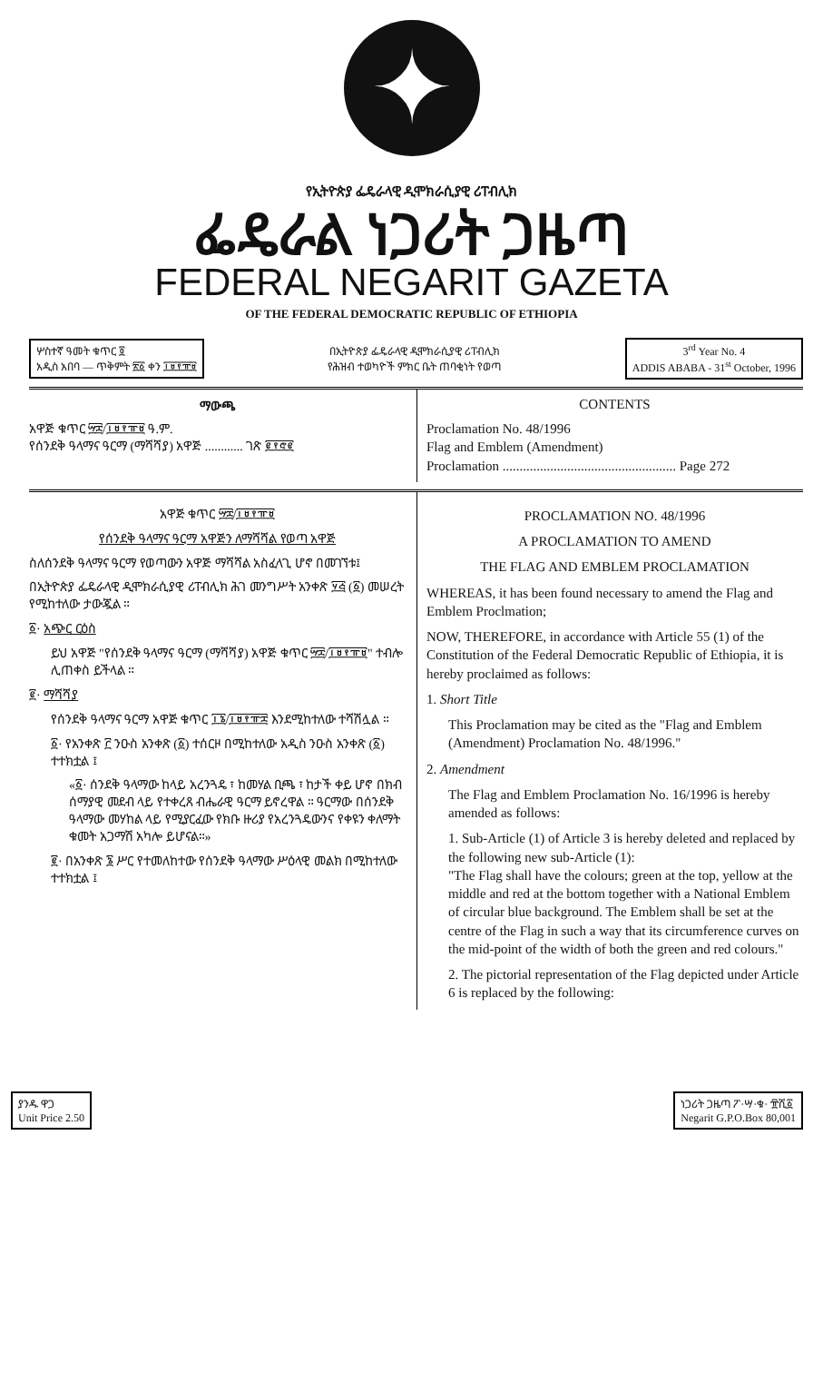✦
የኢትዮጵያ ፌዴራላዊ ዲሞክራሲያዊ ሪፐብሊክ
ፌዴራል ነጋሪት ጋዜጣ
FEDERAL NEGARIT GAZETA
OF THE FEDERAL DEMOCRATIC REPUBLIC OF ETHIOPIA
ሦስተኛ ዓመት ቁጥር ፬
አዲስ አበባ — ጥቅምት ፳፩ ቀን ፲፱፻፹፱
በኢትዮጵያ ፌዴራላዊ ዲሞክራሲያዊ ሪፐብሊክ
የሕዝብ ተወካዮች ምክር ቤት ጠባቂነት የወጣ
3<sup>rd</sup> Year No. 4
ADDIS ABABA - 31<sup>st</sup> October, 1996
ማውጫ
አዋጅ ቁጥር ፵፰/፲፱፻፹፱ ዓ.ም.
የሰንደቅ ዓላማና ዓርማ (ማሻሻያ) አዋጅ ............ ገጽ ፪፻፸፪
CONTENTS
Proclamation No. 48/1996
Flag and Emblem (Amendment)
Proclamation ................................................... Page 272
አዋጅ ቁጥር ፵፰/፲፱፻፹፱
የሰንደቅ ዓላማና ዓርማ አዋጅን ለማሻሻል የወጣ አዋጅ
ስለሰንደቅ ዓላማና ዓርማ የወጣውን አዋጅ ማሻሻል አስፈላጊ ሆኖ በመገኘቱ፤
በኢትዮጵያ ፌዴራላዊ ዲሞክራሲያዊ ሪፐብሊክ ሕገ መንግሥት አንቀጽ ፶፭ (፩) መሠረት የሚከተለው ታውጇል ።
፩· አጭር ርዕስ
ይህ አዋጅ "የሰንደቅ ዓላማና ዓርማ (ማሻሻያ) አዋጅ ቁጥር ፵፰/፲፱፻፹፱" ተብሎ ሊጠቀስ ይችላል ።
፪· ማሻሻያ
የሰንደቅ ዓላማና ዓርማ አዋጅ ቁጥር ፲፮/፲፱፻፹፰ እንደሚከተለው ተሻሽሏል ።
፩· የአንቀጽ ፫ ንዑስ አንቀጽ (፩) ተሰርዞ በሚከተለው አዲስ ንዑስ አንቀጽ (፩) ተተክቷል ፤
«፩· ሰንደቅ ዓላማው ከላይ አረንጓዴ ፣ ከመሃል ቢጫ ፣ ከታች ቀይ ሆኖ በክብ ሰማያዊ መደብ ላይ የተቀረጸ ብሔራዊ ዓርማ ይኖረዋል ። ዓርማው በሰንደቅ ዓላማው መሃከል ላይ የሚያርፈው የክቡ ዙሪያ የአረንጓዴውንና የቀዩን ቀለማት ቁመት አጋማሽ አካሎ ይሆናል።»
፪· በአንቀጽ ፮ ሥር የተመለከተው የሰንደቅ ዓላማው ሥዕላዊ መልክ በሚከተለው ተተክቷል ፤
PROCLAMATION NO. 48/1996
A PROCLAMATION TO AMEND
THE FLAG AND EMBLEM PROCLAMATION
WHEREAS, it has been found necessary to amend the Flag and Emblem Proclmation;
NOW, THEREFORE, in accordance with Article 55 (1) of the Constitution of the Federal Democratic Republic of Ethiopia, it is hereby proclaimed as follows:
1. Short Title
This Proclamation may be cited as the "Flag and Emblem (Amendment) Proclamation No. 48/1996."
2. Amendment
The Flag and Emblem Proclamation No. 16/1996 is hereby amended as follows:
1. Sub-Article (1) of Article 3 is hereby deleted and replaced by the following new sub-Article (1):
"The Flag shall have the colours; green at the top, yellow at the middle and red at the bottom together with a National Emblem of circular blue background. The Emblem shall be set at the centre of the Flag in such a way that its circumference curves on the mid-point of the width of both the green and red colours."
2. The pictorial representation of the Flag depicted under Article 6 is replaced by the following:
ያንዱ ዋጋ
Unit Price 2.50
ነጋሪት ጋዜጣ ፖ·ሣ·ቁ· ፹ሺ፩
Negarit G.P.O.Box 80,001